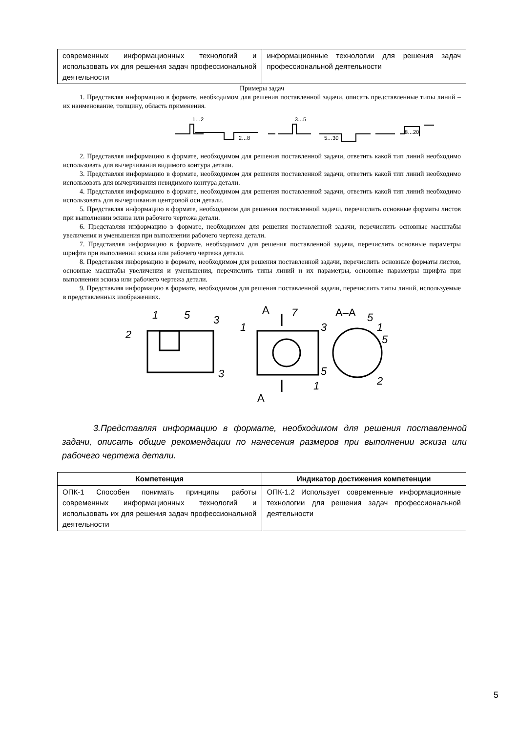| современных информационных технологий и использовать их для решения задач профессиональной деятельности | информационные технологии для решения задач профессиональной деятельности |
Примеры задач
1. Представляя информацию в формате, необходимом для решения поставленной задачи, описать представленные типы линий – их наименование, толщину, область применения.
1…2
2…8
3…5
5…30
8…20
2. Представляя информацию в формате, необходимом для решения поставленной задачи, ответить какой тип линий необходимо использовать для вычерчивания видимого контура детали.
3. Представляя информацию в формате, необходимом для решения поставленной задачи, ответить какой тип линий необходимо использовать для вычерчивания невидимого контура детали.
4. Представляя информацию в формате, необходимом для решения поставленной задачи, ответить какой тип линий необходимо использовать для вычерчивания центровой оси детали.
5. Представляя информацию в формате, необходимом для решения поставленной задачи, перечислить основные форматы листов при выполнении эскиза или рабочего чертежа детали.
6. Представляя информацию в формате, необходимом для решения поставленной задачи, перечислить основные масштабы увеличения и уменьшения при выполнении рабочего чертежа детали.
7. Представляя информацию в формате, необходимом для решения поставленной задачи, перечислить основные параметры шрифта при выполнении эскиза или рабочего чертежа детали.
8. Представляя информацию в формате, необходимом для решения поставленной задачи, перечислить основные форматы листов, основные масштабы увеличения и уменьшения, перечислить типы линий и их параметры, основные параметры шрифта при выполнении эскиза или рабочего чертежа детали.
9. Представляя информацию в формате, необходимом для решения поставленной задачи, перечислить типы линий, используемые в представленных изображениях.
2
1
5
3
3
1
7
3
5
1
5
1
5
2
А
А
А–А
3.Представляя информацию в формате, необходимом для решения поставленной задачи, описать общие рекомендации по нанесения размеров при выполнении эскиза или рабочего чертежа детали.
| Компетенция | Индикатор достижения компетенции |
| --- | --- |
| ОПК-1 Способен понимать принципы работы современных информационных технологий и использовать их для решения задач профессиональной деятельности | ОПК-1.2 Использует современные информационные технологии для решения задач профессиональной деятельности |
5